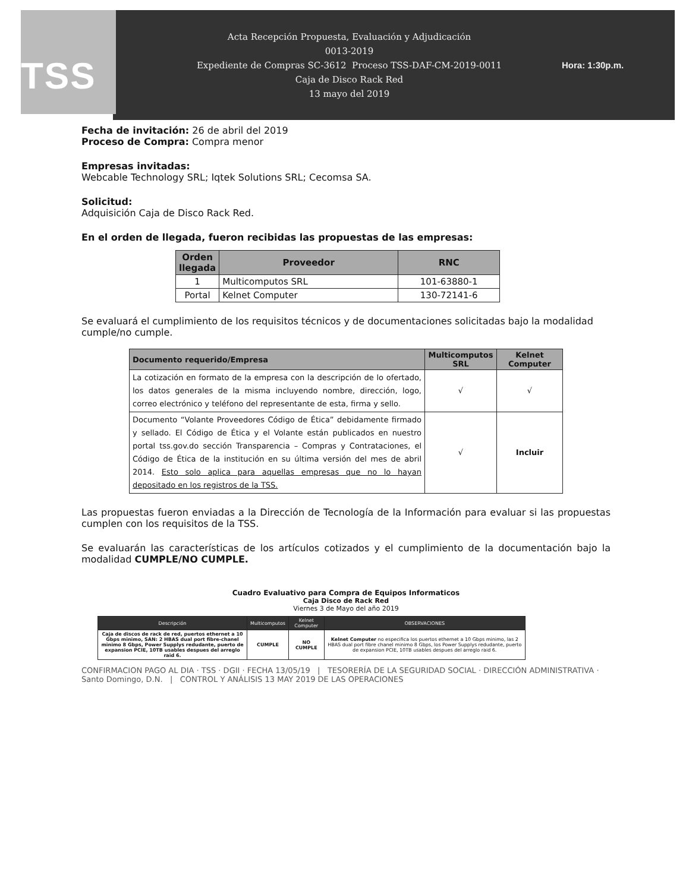TSS
Acta Recepción Propuesta, Evaluación y Adjudicación
0013-2019
Expediente de Compras SC-3612 Proceso TSS-DAF-CM-2019-0011
Caja de Disco Rack Red
13 mayo del 2019
Hora: 1:30p.m.
Fecha de invitación: 26 de abril del 2019
Proceso de Compra: Compra menor
Empresas invitadas:
Webcable Technology SRL; Iqtek Solutions SRL; Cecomsa SA.
Solicitud:
Adquisición Caja de Disco Rack Red.
En el orden de llegada, fueron recibidas las propuestas de las empresas:
| Orden llegada | Proveedor | RNC |
| --- | --- | --- |
| 1 | Multicomputos SRL | 101-63880-1 |
| Portal | Kelnet Computer | 130-72141-6 |
Se evaluará el cumplimiento de los requisitos técnicos y de documentaciones solicitadas bajo la modalidad cumple/no cumple.
| Documento requerido/Empresa | Multicomputos SRL | Kelnet Computer |
| --- | --- | --- |
| La cotización en formato de la empresa con la descripción de lo ofertado, los datos generales de la misma incluyendo nombre, dirección, logo, correo electrónico y teléfono del representante de esta, firma y sello. | √ | √ |
| Documento “Volante Proveedores Código de Ética” debidamente firmado y sellado. El Código de Ética y el Volante están publicados en nuestro portal tss.gov.do sección Transparencia – Compras y Contrataciones, el Código de Ética de la institución en su última versión del mes de abril 2014. Esto solo aplica para aquellas empresas que no lo hayan depositado en los registros de la TSS. | √ | Incluir |
Las propuestas fueron enviadas a la Dirección de Tecnología de la Información para evaluar si las propuestas cumplen con los requisitos de la TSS.
Se evaluarán las características de los artículos cotizados y el cumplimiento de la documentación bajo la modalidad CUMPLE/NO CUMPLE.
Cuadro Evaluativo para Compra de Equipos Informaticos
Caja Disco de Rack Red
Viernes 3 de Mayo del año 2019
| Descripción | Multicomputos | Kelnet Computer | OBSERVACIONES |
| --- | --- | --- | --- |
| Caja de discos de rack de red, puertos ethernet a 10 Gbps minimo, SAN: 2 HBAS dual port fibre-chanel minimo 8 Gbps, Power Supplys redudante, puerto de expansion PCIE, 10TB usables despues del arreglo raid 6. | CUMPLE | NO CUMPLE | Kelnet Computer no especifica los puertos ethernet a 10 Gbps minimo, las 2 HBAS dual port fibre chanel minimo 8 Gbps, los Power Supplys redudante, puerto de expansion PCIE, 10TB usables despues del arreglo raid 6. |
CONFIRMACION PAGO AL DIA · TSS · DGII · FECHA 13/05/19 | TESORERÍA DE LA SEGURIDAD SOCIAL · DIRECCIÓN ADMINISTRATIVA · Santo Domingo, D.N. | CONTROL Y ANÁLISIS 13 MAY 2019 DE LAS OPERACIONES